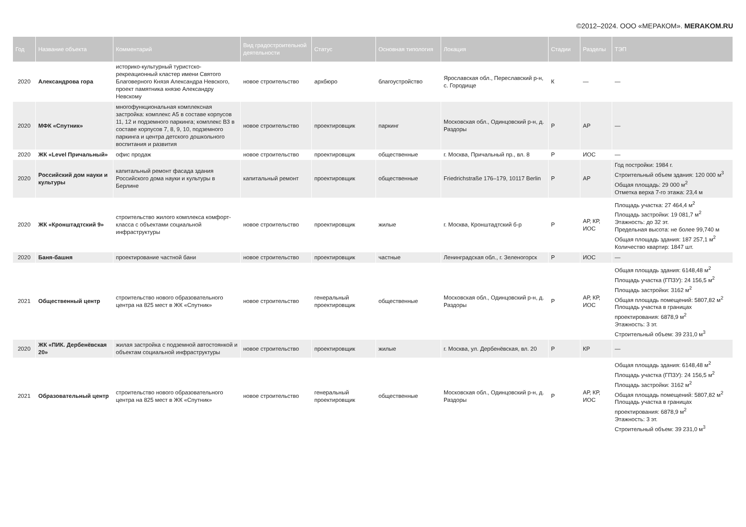©2012–2024. ООО «МЕРАКОМ». MERAKOM.RU
| Год | Название объекта | Комментарий | Вид градостроительной деятельности | Статус | Основная типология | Локация | Стадии | Разделы | ТЭП |
| --- | --- | --- | --- | --- | --- | --- | --- | --- | --- |
| 2020 | Александрова гора | историко-культурный туристско-рекреационный кластер имени Святого Благоверного Князя Александра Невского, проект памятника князю Александру Невскому | новое строительство | архбюро | благоустройство | Ярославская обл., Переславский р-н, с. Городище | К | — | — |
| 2020 | МФК «Спутник» | многофункциональная комплексная застройка: комплекс А5 в составе корпусов 11, 12 и подземного паркинга; комплекс В3 в составе корпусов 7, 8, 9, 10, подземного паркинга и центра детского дошкольного воспитания и развития | новое строительство | проектировщик | паркинг | Московская обл., Одинцовский р-н, д. Раздоры | Р | АР | — |
| 2020 | ЖК «Level Причальный» | офис продаж | новое строительство | проектировщик | общественные | г. Москва, Причальный пр., вл. 8 | Р | ИОС | — |
| 2020 | Российский дом науки и культуры | капитальный ремонт фасада здания Российского дома науки и культуры в Берлине | капитальный ремонт | проектировщик | общественные | Friedrichstraße 176–179, 10117 Berlin | Р | АР | Год постройки: 1984 г. Строительный объем здания: 120 000 м<sup>3</sup> Общая площадь: 29 000 м<sup>2</sup> Отметка верха 7-го этажа: 23,4 м |
| 2020 | ЖК «Кронштадтский 9» | строительство жилого комплекса комфорт-класса с объектами социальной инфраструктуры | новое строительство | проектировщик | жилые | г. Москва, Кронштадтский б-р | Р | АР, КР, ИОС | Площадь участка: 27 464,4 м<sup>2</sup> Площадь застройки: 19 081,7 м<sup>2</sup> Этажность: до 32 эт. Предельная высота: не более 99,740 м Общая площадь здания: 187 257,1 м<sup>2</sup> Количество квартир: 1847 шт. |
| 2020 | Баня-башня | проектирование частной бани | новое строительство | проектировщик | частные | Ленинградская обл., г. Зеленогорск | Р | ИОС | — |
| 2021 | Общественный центр | строительство нового образовательного центра на 825 мест в ЖК «Спутник» | новое строительство | генеральный проектировщик | общественные | Московская обл., Одинцовский р-н, д. Раздоры | Р | АР, КР, ИОС | Общая площадь здания: 6148,48 м<sup>2</sup> Площадь участка (ГПЗУ): 24 156,5 м<sup>2</sup> Площадь застройки: 3162 м<sup>2</sup> Общая площадь помещений: 5807,82 м<sup>2</sup> Площадь участка в границах проектирования: 6878,9 м<sup>2</sup> Этажность: 3 эт. Строительный объем: 39 231,0 м<sup>3</sup> |
| 2020 | ЖК «ПИК. Дербенёвская 20» | жилая застройка с подземной автостоянкой и объектам социальной инфраструктуры | новое строительство | проектировщик | жилые | г. Москва, ул. Дербенёвская, вл. 20 | Р | КР | — |
| 2021 | Образовательный центр | строительство нового образовательного центра на 825 мест в ЖК «Спутник» | новое строительство | генеральный проектировщик | общественные | Московская обл., Одинцовский р-н, д. Раздоры | Р | АР, КР, ИОС | Общая площадь здания: 6148,48 м<sup>2</sup> Площадь участка (ГПЗУ): 24 156,5 м<sup>2</sup> Площадь застройки: 3162 м<sup>2</sup> Общая площадь помещений: 5807,82 м<sup>2</sup> Площадь участка в границах проектирования: 6878,9 м<sup>2</sup> Этажность: 3 эт. Строительный объем: 39 231,0 м<sup>3</sup> |